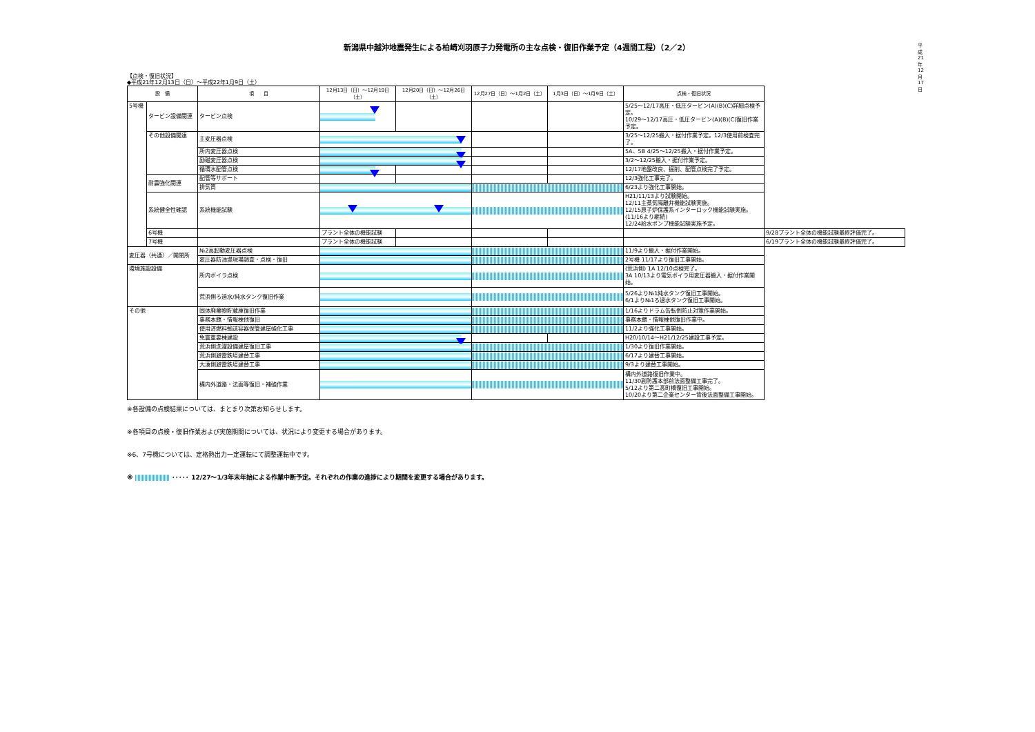平成21年12月17日
新潟県中越沖地震発生による柏崎刈羽原子力発電所の主な点検・復旧作業予定（4週間工程）（2／2）
【点検・復旧状況】
◆平成21年12月13日（日）～平成22年1月9日（土）
| 設 備 | | 項 目 | 12月13日（日）～12月19日（土） | 12月20日（日）～12月26日（土） | 12月27日（日）～1月2日（土） | 1月3日（日）～1月9日（土） | 点検・復旧状況 | |
| --- | --- | --- | --- | --- | --- | --- | --- | --- |
| 5号機 | タービン設備関連 | タービン点検 | | | | | 5/25～12/17高圧・低圧タービン(A)(B)(C)詳細点検予定。 10/29～12/17高圧・低圧タービン(A)(B)(C)復旧作業予定。 | |
| | その他設備関連 | 主変圧器点検 | | | | | 3/25～12/25搬入・据付作業予定。12/3使用前検査完了。 | |
| | | 所内変圧器点検 | | | | | 5A、5B 4/25～12/25搬入・据付作業予定。 | |
| | | 励磁変圧器点検 | | | | | 3/2～12/25搬入・据付作業予定。 | |
| | | 循環水配管点検 | | | | | 12/17地盤改良、掘削、配管点検完了予定。 | |
| | 耐震強化関連 | 配管等サポート | | | | | 12/3強化工事完了。 | |
| | | 排気筒 | | | | | 6/23より強化工事開始。 | |
| | 系統健全性確認 | 系統機能試験 | | | | | H21/11/13より試験開始。 12/11主蒸気隔離弁機能試験実施。 12/15原子炉保護系インターロック機能試験実施。(11/16より継続) 12/24給水ポンプ機能試験実施予定。 | |
| | 6号機 | | プラント全体の機能試験 | | | | | 9/28プラント全体の機能試験最終評価完了。 |
| | 7号機 | | プラント全体の機能試験 | | | | | 6/19プラント全体の機能試験最終評価完了。 |
| 変圧器（共通）／開閉所 | | №2高起動変圧器点検 | | | | | 11/9より搬入・据付作業開始。 | |
| | | 変圧器防油堤現場調査・点検・復旧 | | | | | 2号機 11/17より復旧工事開始。 | |
| 環境施設設備 | | 所内ボイラ点検 | | | | | (荒浜側) 1A 12/10点検完了。 3A 10/13より電気ボイラ用変圧器搬入・据付作業開始。 | |
| | | 荒浜側ろ過水/純水タンク復旧作業 | | | | | 5/26より№1純水タンク復旧工事開始。 6/1より№1ろ過水タンク復旧工事開始。 | |
| その他 | | 固体廃棄物貯蔵庫復旧作業 | | | | | 1/16よりドラム缶転倒防止対策作業開始。 | |
| | | 事務本館・情報棟他復旧 | | | | | 事務本館・情報棟他復旧作業中。 | |
| | | 使用済燃料輸送容器保管建屋強化工事 | | | | | 11/2より強化工事開始。 | |
| | | 免震重要棟建設 | | | | | H20/10/14～H21/12/25建設工事予定。 | |
| | | 荒浜側洗濯設備建屋復旧工事 | | | | | 1/30より復旧作業開始。 | |
| | | 荒浜側避雷鉄塔建替工事 | | | | | 6/17より建替工事開始。 | |
| | | 大湊側避雷鉄塔建替工事 | | | | | 9/3より建替工事開始。 | |
| | | 構内外道路・法面等復旧・補強作業 | | | | | 構内外道路復旧作業中。 11/30副防護本部前法面整備工事完了。 5/12より第二高町橋復旧工事開始。 10/20より第二企業センター背後法面整備工事開始。 | |
※各設備の点検結果については、まとまり次第お知らせします。
※各項目の点検・復旧作業および実施期間については、状況により変更する場合があります。
※6、7号機については、定格熱出力一定運転にて調整運転中です。
※ ･････ 12/27～1/3年末年始による作業中断予定。それぞれの作業の進捗により期間を変更する場合があります。